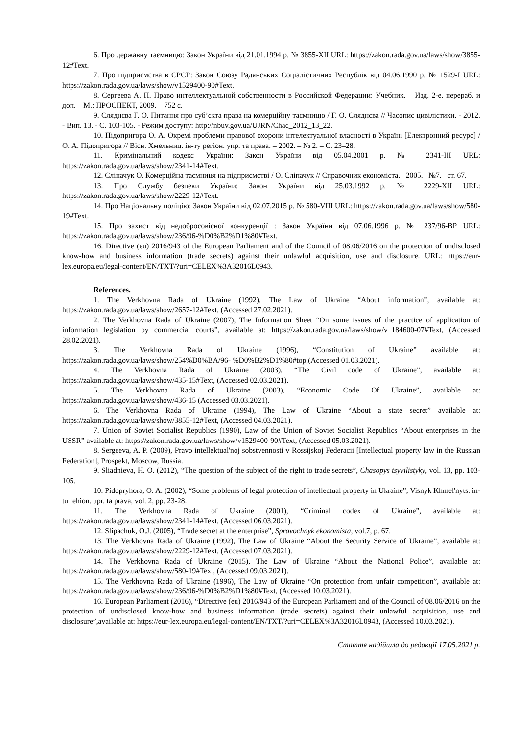6. Про державну таємницю: Закон України від 21.01.1994 р. № 3855-XII URL: https://zakon.rada.gov.ua/laws/show/3855-12#Text.
7. Про підприємства в СРСР: Закон Союзу Радянських Соціалістичних Республік від 04.06.1990 р. № 1529-I URL: https://zakon.rada.gov.ua/laws/show/v1529400-90#Text.
8. Сергеева А. П. Право интеллектуальной собственности в Российской Федерации: Учебник. – Изд. 2-е, перераб. и доп. – М.: ПРОСПЕКТ, 2009. – 752 с.
9. Сляднєва Г. О. Питання про суб’єкта права на комерційну таємницю / Г. О. Сляднєва // Часопис цивілістики. - 2012. - Вип. 13. - С. 103-105. - Режим доступу: http://nbuv.gov.ua/UJRN/Chac_2012_13_22.
10. Підопригора О. А. Окремі проблеми правової охорони інтелектуальної власності в Україні [Електронний ресурс] / О. А. Підопригора // Вісн. Хмельниц. ін-ту регіон. упр. та права. – 2002. – № 2. – С. 23–28.
11. Кримінальний кодекс України: Закон України від 05.04.2001 р. № 2341-III URL: https://zakon.rada.gov.ua/laws/show/2341-14#Text.
12. Сліпачук О. Комерційна таємниця на підприємстві / О. Сліпачук // Справочник економіста.– 2005.– №7.– ст. 67.
13. Про Службу безпеки України: Закон України від 25.03.1992 р. № 2229-XII URL: https://zakon.rada.gov.ua/laws/show/2229-12#Text.
14. Про Національну поліцію: Закон України від 02.07.2015 р. № 580-VIII URL: https://zakon.rada.gov.ua/laws/show/580-19#Text.
15. Про захист від недобросовісної конкуренції : Закон України від 07.06.1996 р. № 237/96-ВР URL: https://zakon.rada.gov.ua/laws/show/236/96-%D0%B2%D1%80#Text.
16. Directive (eu) 2016/943 of the European Parliament and of the Council of 08.06/2016 on the protection of undisclosed know-how and business information (trade secrets) against their unlawful acquisition, use and disclosure. URL: https://eur- lex.europa.eu/legal-content/EN/TXT/?uri=CELEX%3A32016L0943.
References.
1. The Verkhovna Rada of Ukraine (1992), The Law of Ukraine “About information”, available at: https://zakon.rada.gov.ua/laws/show/2657-12#Text, (Accessed 27.02.2021).
2. The Verkhovna Rada of Ukraine (2007), The Information Sheet “On some issues of the practice of application of information legislation by commercial courts”, available at: https://zakon.rada.gov.ua/laws/show/v_184600-07#Text, (Accessed 28.02.2021).
3. The Verkhovna Rada of Ukraine (1996), “Constitution of Ukraine” available at: https://zakon.rada.gov.ua/laws/show/254%D0%BA/96- %D0%B2%D1%80#top,(Accessed 01.03.2021).
4. The Verkhovna Rada of Ukraine (2003), “The Civil code of Ukraine”, available at: https://zakon.rada.gov.ua/laws/show/435-15#Text, (Accessed 02.03.2021).
5. The Verkhovna Rada of Ukraine (2003), “Economic Code Of Ukraine”, available at: https://zakon.rada.gov.ua/laws/show/436-15 (Accessed 03.03.2021).
6. The Verkhovna Rada of Ukraine (1994), The Law of Ukraine “About a state secret” available at: https://zakon.rada.gov.ua/laws/show/3855-12#Text, (Accessed 04.03.2021).
7. Union of Soviet Socialist Republics (1990), Law of the Union of Soviet Socialist Republics “About enterprises in the USSR” available at: https://zakon.rada.gov.ua/laws/show/v1529400-90#Text, (Accessed 05.03.2021).
8. Sergeeva, A. P. (2009), Pravo intellektual'noj sobstvennosti v Rossijskoj Federacii [Intellectual property law in the Russian Federation], Prospekt, Moscow, Russia.
9. Sliadnieva, H. O. (2012), “The question of the subject of the right to trade secrets”, Chasopys tsyvilistyky, vol. 13, pp. 103-105.
10. Pidopryhora, O. A. (2002), “Some problems of legal protection of intellectual property in Ukraine”, Visnyk Khmel'nyts. in-tu rehion. upr. ta prava, vol. 2, pp. 23-28.
11. The Verkhovna Rada of Ukraine (2001), “Criminal codex of Ukraine”, available at: https://zakon.rada.gov.ua/laws/show/2341-14#Text, (Accessed 06.03.2021).
12. Slipachuk, O.J. (2005), “Trade secret at the enterprise”, Spravochnyk ekonomista, vol.7, p. 67.
13. The Verkhovna Rada of Ukraine (1992), The Law of Ukraine “About the Security Service of Ukraine”, available at: https://zakon.rada.gov.ua/laws/show/2229-12#Text, (Accessed 07.03.2021).
14. The Verkhovna Rada of Ukraine (2015), The Law of Ukraine “About the National Police”, available at: https://zakon.rada.gov.ua/laws/show/580-19#Text, (Accessed 09.03.2021).
15. The Verkhovna Rada of Ukraine (1996), The Law of Ukraine “On protection from unfair competition”, available at: https://zakon.rada.gov.ua/laws/show/236/96-%D0%B2%D1%80#Text, (Accessed 10.03.2021).
16. European Parliament (2016), “Directive (eu) 2016/943 of the European Parliament and of the Council of 08.06/2016 on the protection of undisclosed know-how and business information (trade secrets) against their unlawful acquisition, use and disclosure”,available at: https://eur-lex.europa.eu/legal-content/EN/TXT/?uri=CELEX%3A32016L0943, (Accessed 10.03.2021).
Стаття надійшла до редакції 17.05.2021 р.